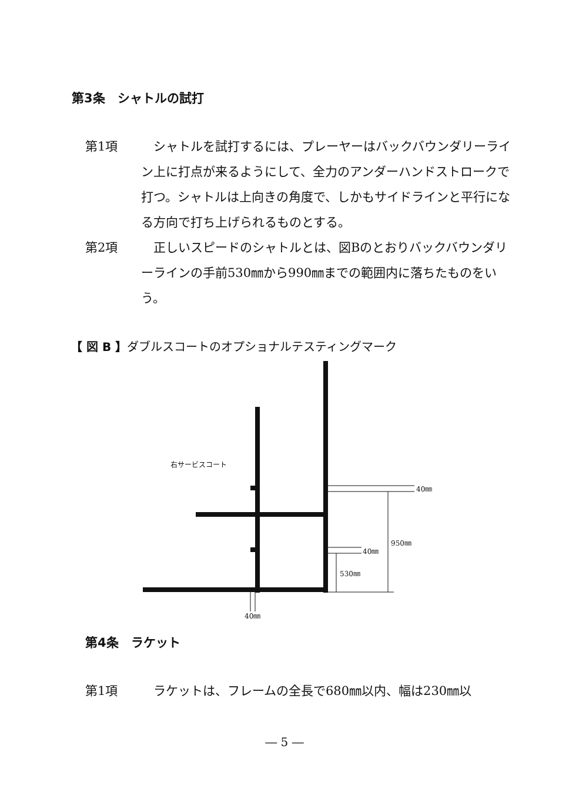第3条　シャトルの試打
第1項 　シャトルを試打するには、プレーヤーはバックバウンダリーライン上に打点が来るようにして、全力のアンダーハンドストロークで打つ。シャトルは上向きの角度で、しかもサイドラインと平行になる方向で打ち上げられるものとする。
第2項 　正しいスピードのシャトルとは、図Bのとおりバックバウンダリーラインの手前530㎜から990㎜までの範囲内に落ちたものをいう。
【 図 B 】ダブルスコートのオプショナルテスティングマーク
右サービスコート
40㎜
950㎜
40㎜
530㎜
40㎜
第4条　ラケット
第1項 　ラケットは、フレームの全長で680㎜以内、幅は230㎜以
― 5 ―